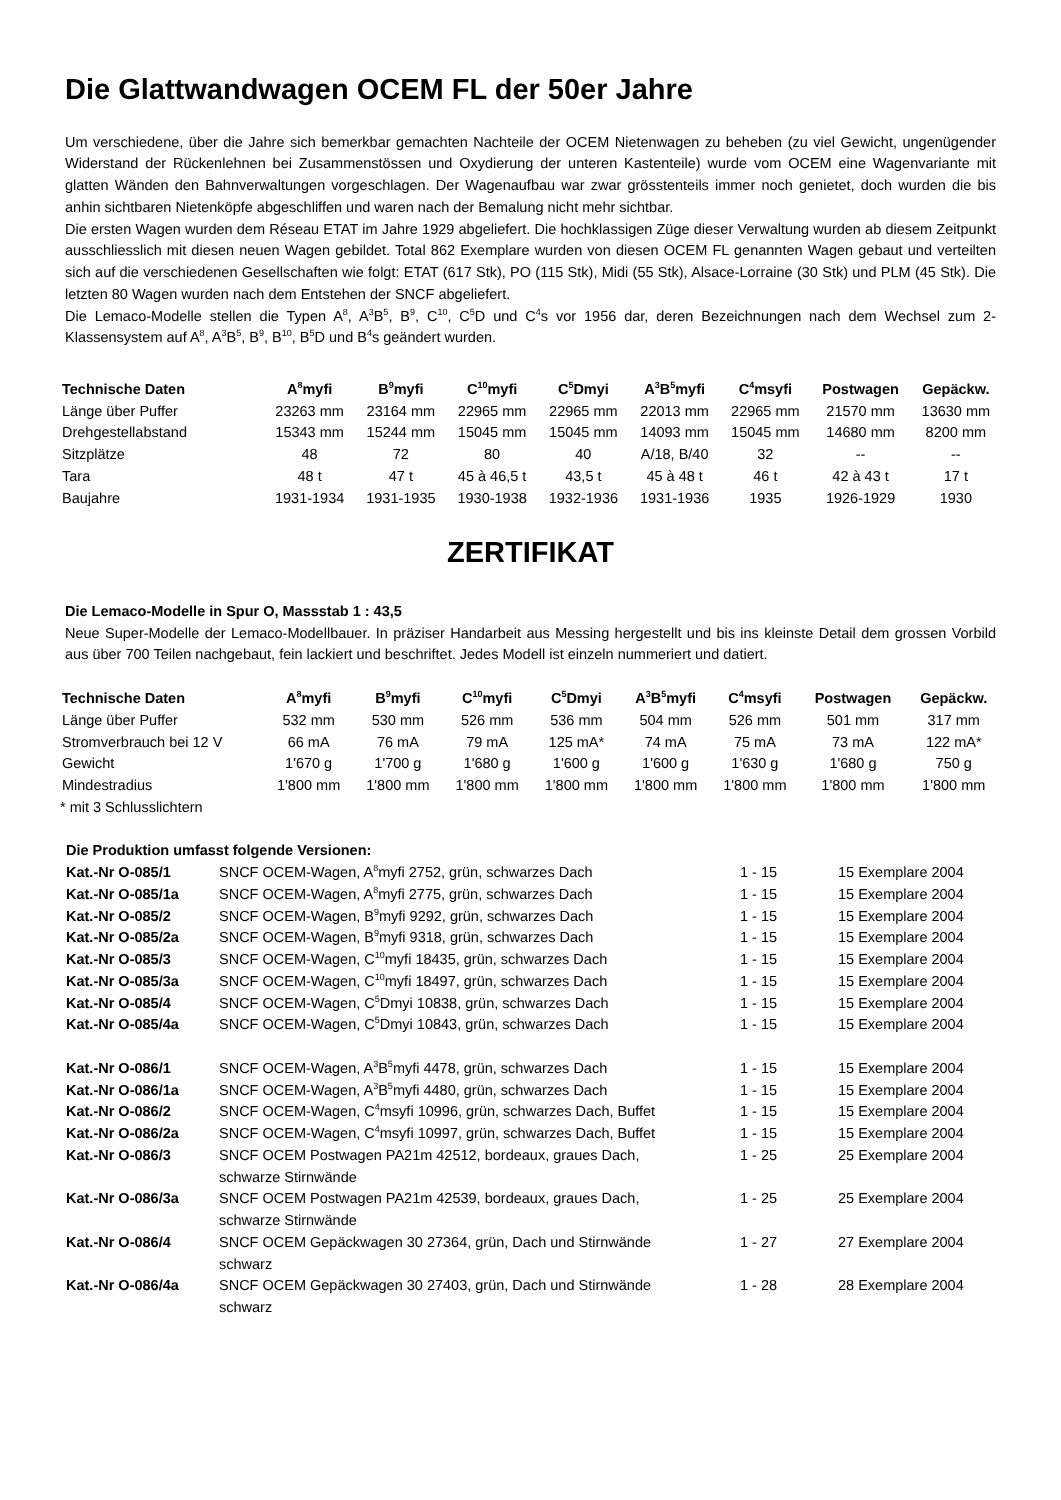Die Glattwandwagen OCEM FL der 50er Jahre
Um verschiedene, über die Jahre sich bemerkbar gemachten Nachteile der OCEM Nietenwagen zu beheben (zu viel Gewicht, ungenügender Widerstand der Rückenlehnen bei Zusammenstössen und Oxydierung der unteren Kastenteile) wurde vom OCEM eine Wagenvariante mit glatten Wänden den Bahnverwaltungen vorgeschlagen. Der Wagenaufbau war zwar grösstenteils immer noch genietet, doch wurden die bis anhin sichtbaren Nietenköpfe abgeschliffen und waren nach der Bemalung nicht mehr sichtbar.
Die ersten Wagen wurden dem Réseau ETAT im Jahre 1929 abgeliefert. Die hochklassigen Züge dieser Verwaltung wurden ab diesem Zeitpunkt ausschliesslich mit diesen neuen Wagen gebildet. Total 862 Exemplare wurden von diesen OCEM FL genannten Wagen gebaut und verteilten sich auf die verschiedenen Gesellschaften wie folgt: ETAT (617 Stk), PO (115 Stk), Midi (55 Stk), Alsace-Lorraine (30 Stk) und PLM (45 Stk). Die letzten 80 Wagen wurden nach dem Entstehen der SNCF abgeliefert.
Die Lemaco-Modelle stellen die Typen A<sup>8</sup>, A<sup>3</sup>B<sup>5</sup>, B<sup>9</sup>, C<sup>10</sup>, C<sup>5</sup>D und C<sup>4</sup>s vor 1956 dar, deren Bezeichnungen nach dem Wechsel zum 2-Klassensystem auf A<sup>8</sup>, A<sup>3</sup>B<sup>5</sup>, B<sup>9</sup>, B<sup>10</sup>, B<sup>5</sup>D und B<sup>4</sup>s geändert wurden.
| Technische Daten | A<sup>8</sup>myfi | B<sup>9</sup>myfi | C<sup>10</sup>myfi | C<sup>5</sup>Dmyi | A<sup>3</sup>B<sup>5</sup>myfi | C<sup>4</sup>msyfi | Postwagen | Gepäckw. |
| --- | --- | --- | --- | --- | --- | --- | --- | --- |
| Länge über Puffer | 23263 mm | 23164 mm | 22965 mm | 22965 mm | 22013 mm | 22965 mm | 21570 mm | 13630 mm |
| Drehgestellabstand | 15343 mm | 15244 mm | 15045 mm | 15045 mm | 14093 mm | 15045 mm | 14680 mm | 8200 mm |
| Sitzplätze | 48 | 72 | 80 | 40 | A/18, B/40 | 32 | -- | -- |
| Tara | 48 t | 47 t | 45 à 46,5 t | 43,5 t | 45 à 48 t | 46 t | 42 à 43 t | 17 t |
| Baujahre | 1931-1934 | 1931-1935 | 1930-1938 | 1932-1936 | 1931-1936 | 1935 | 1926-1929 | 1930 |
ZERTIFIKAT
Die Lemaco-Modelle in Spur O, Massstab 1 : 43,5
Neue Super-Modelle der Lemaco-Modellbauer. In präziser Handarbeit aus Messing hergestellt und bis ins kleinste Detail dem grossen Vorbild aus über 700 Teilen nachgebaut, fein lackiert und beschriftet. Jedes Modell ist einzeln nummeriert und datiert.
| Technische Daten | A<sup>8</sup>myfi | B<sup>9</sup>myfi | C<sup>10</sup>myfi | C<sup>5</sup>Dmyi | A<sup>3</sup>B<sup>5</sup>myfi | C<sup>4</sup>msyfi | Postwagen | Gepäckw. |
| --- | --- | --- | --- | --- | --- | --- | --- | --- |
| Länge über Puffer | 532 mm | 530 mm | 526 mm | 536 mm | 504 mm | 526 mm | 501 mm | 317 mm |
| Stromverbrauch bei 12 V | 66 mA | 76 mA | 79 mA | 125 mA* | 74 mA | 75 mA | 73 mA | 122 mA* |
| Gewicht | 1'670 g | 1'700 g | 1'680 g | 1'600 g | 1'600 g | 1'630 g | 1'680 g | 750 g |
| Mindestradius | 1'800 mm | 1'800 mm | 1'800 mm | 1'800 mm | 1'800 mm | 1'800 mm | 1'800 mm | 1'800 mm |
* mit 3 Schlusslichtern
| Die Produktion umfasst folgende Versionen: | | | |
| Kat.-Nr O-085/1 | SNCF OCEM-Wagen, A<sup>8</sup>myfi 2752, grün, schwarzes Dach | 1 - 15 | 15 Exemplare 2004 |
| Kat.-Nr O-085/1a | SNCF OCEM-Wagen, A<sup>8</sup>myfi 2775, grün, schwarzes Dach | 1 - 15 | 15 Exemplare 2004 |
| Kat.-Nr O-085/2 | SNCF OCEM-Wagen, B<sup>9</sup>myfi 9292, grün, schwarzes Dach | 1 - 15 | 15 Exemplare 2004 |
| Kat.-Nr O-085/2a | SNCF OCEM-Wagen, B<sup>9</sup>myfi 9318, grün, schwarzes Dach | 1 - 15 | 15 Exemplare 2004 |
| Kat.-Nr O-085/3 | SNCF OCEM-Wagen, C<sup>10</sup>myfi 18435, grün, schwarzes Dach | 1 - 15 | 15 Exemplare 2004 |
| Kat.-Nr O-085/3a | SNCF OCEM-Wagen, C<sup>10</sup>myfi 18497, grün, schwarzes Dach | 1 - 15 | 15 Exemplare 2004 |
| Kat.-Nr O-085/4 | SNCF OCEM-Wagen, C<sup>5</sup>Dmyi 10838, grün, schwarzes Dach | 1 - 15 | 15 Exemplare 2004 |
| Kat.-Nr O-085/4a | SNCF OCEM-Wagen, C<sup>5</sup>Dmyi 10843, grün, schwarzes Dach | 1 - 15 | 15 Exemplare 2004 |
| Kat.-Nr O-086/1 | SNCF OCEM-Wagen, A<sup>3</sup>B<sup>5</sup>myfi 4478, grün, schwarzes Dach | 1 - 15 | 15 Exemplare 2004 |
| Kat.-Nr O-086/1a | SNCF OCEM-Wagen, A<sup>3</sup>B<sup>5</sup>myfi 4480, grün, schwarzes Dach | 1 - 15 | 15 Exemplare 2004 |
| Kat.-Nr O-086/2 | SNCF OCEM-Wagen, C<sup>4</sup>msyfi 10996, grün, schwarzes Dach, Buffet | 1 - 15 | 15 Exemplare 2004 |
| Kat.-Nr O-086/2a | SNCF OCEM-Wagen, C<sup>4</sup>msyfi 10997, grün, schwarzes Dach, Buffet | 1 - 15 | 15 Exemplare 2004 |
| Kat.-Nr O-086/3 | SNCF OCEM Postwagen PA21m 42512, bordeaux, graues Dach, schwarze Stirnwände | 1 - 25 | 25 Exemplare 2004 |
| Kat.-Nr O-086/3a | SNCF OCEM Postwagen PA21m 42539, bordeaux, graues Dach, schwarze Stirnwände | 1 - 25 | 25 Exemplare 2004 |
| Kat.-Nr O-086/4 | SNCF OCEM Gepäckwagen 30 27364, grün, Dach und Stirnwände schwarz | 1 - 27 | 27 Exemplare 2004 |
| Kat.-Nr O-086/4a | SNCF OCEM Gepäckwagen 30 27403, grün, Dach und Stirnwände schwarz | 1 - 28 | 28 Exemplare 2004 |